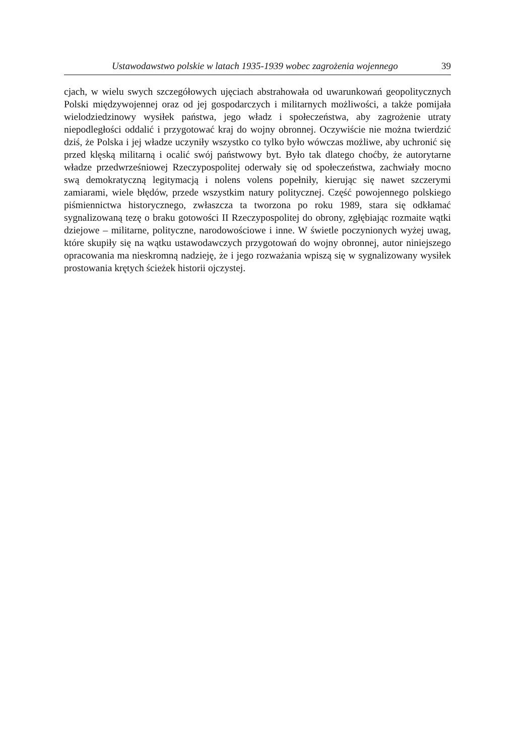Ustawodawstwo polskie w latach 1935-1939 wobec zagrożenia wojennego 39
cjach, w wielu swych szczegółowych ujęciach abstrahowała od uwarunkowań geopolitycznych Polski międzywojennej oraz od jej gospodarczych i militarnych możliwości, a także pomijała wielodziedzinowy wysiłek państwa, jego władz i społeczeństwa, aby zagrożenie utraty niepodległości oddalić i przygotować kraj do wojny obronnej. Oczywiście nie można twierdzić dziś, że Polska i jej władze uczyniły wszystko co tylko było wówczas możliwe, aby uchronić się przed klęską militarną i ocalić swój państwowy byt. Było tak dlatego choćby, że autorytarne władze przedwrześniowej Rzeczypospolitej oderwały się od społeczeństwa, zachwiały mocno swą demokratyczną legitymacją i nolens volens popełniły, kierując się nawet szczerymi zamiarami, wiele błędów, przede wszystkim natury politycznej. Część powojennego polskiego piśmiennictwa historycznego, zwłaszcza ta tworzona po roku 1989, stara się odkłamać sygnalizowaną tezę o braku gotowości II Rzeczypospolitej do obrony, zgłębiając rozmaite wątki dziejowe – militarne, polityczne, narodowościowe i inne. W świetle poczynionych wyżej uwag, które skupiły się na wątku ustawodawczych przygotowań do wojny obronnej, autor niniejszego opracowania ma nieskromną nadzieję, że i jego rozważania wpiszą się w sygnalizowany wysiłek prostowania krętych ścieżek historii ojczystej.